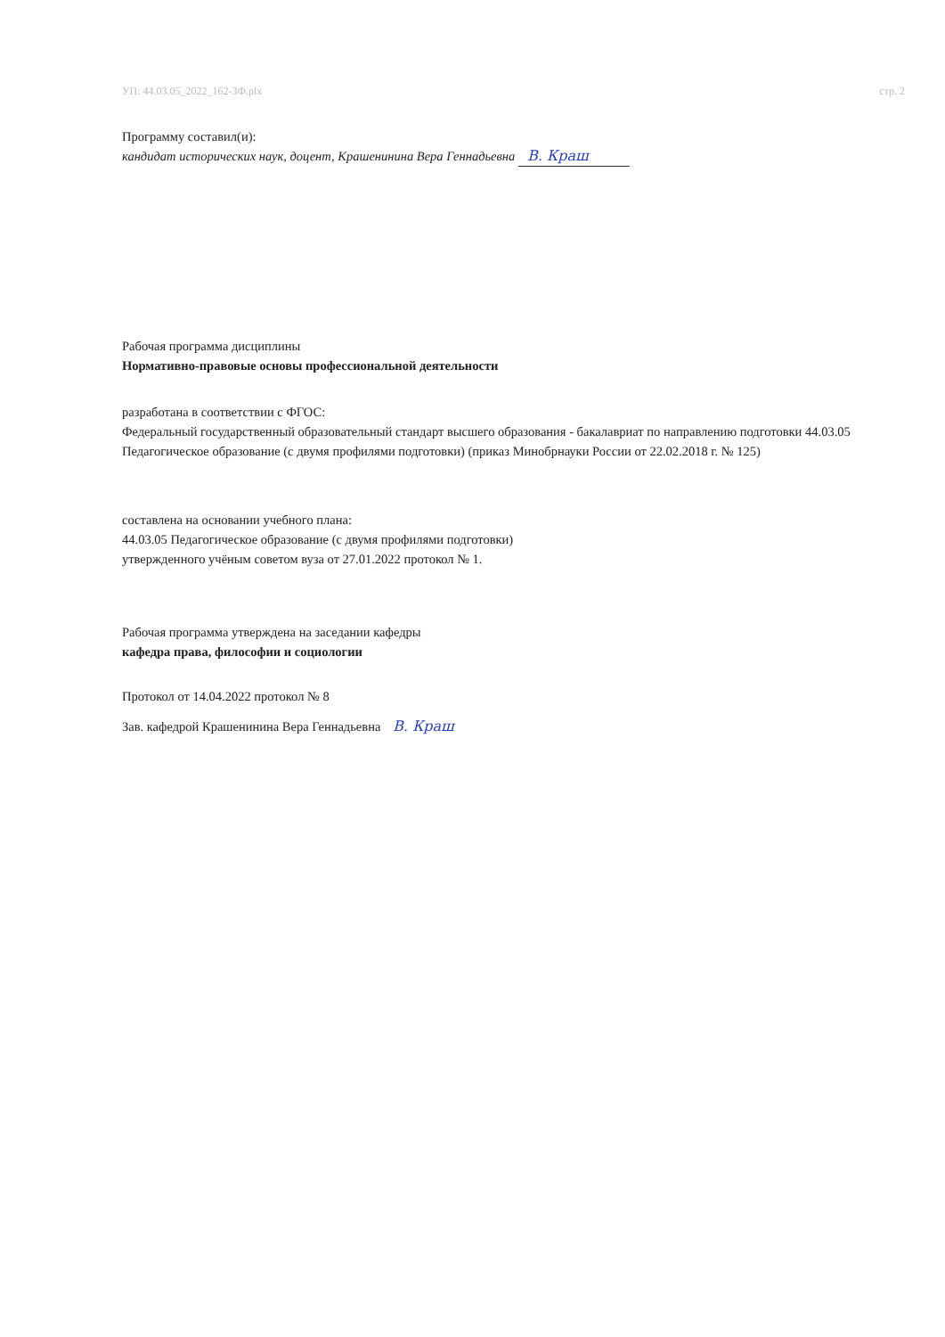УП: 44.03.05_2022_162-ЗФ.plx стр. 2
Программу составил(и):
кандидат исторических наук, доцент, Крашенинина Вера Геннадьевна В. Краш
Рабочая программа дисциплины
Нормативно-правовые основы профессиональной деятельности
разработана в соответствии с ФГОС:
Федеральный государственный образовательный стандарт высшего образования - бакалавриат по направлению подготовки 44.03.05 Педагогическое образование (с двумя профилями подготовки) (приказ Минобрнауки России от 22.02.2018 г. № 125)
составлена на основании учебного плана:
44.03.05 Педагогическое образование (с двумя профилями подготовки)
утвержденного учёным советом вуза от 27.01.2022 протокол № 1.
Рабочая программа утверждена на заседании кафедры
кафедра права, философии и социологии
Протокол от 14.04.2022 протокол № 8
Зав. кафедрой Крашенинина Вера Геннадьевна В. Краш